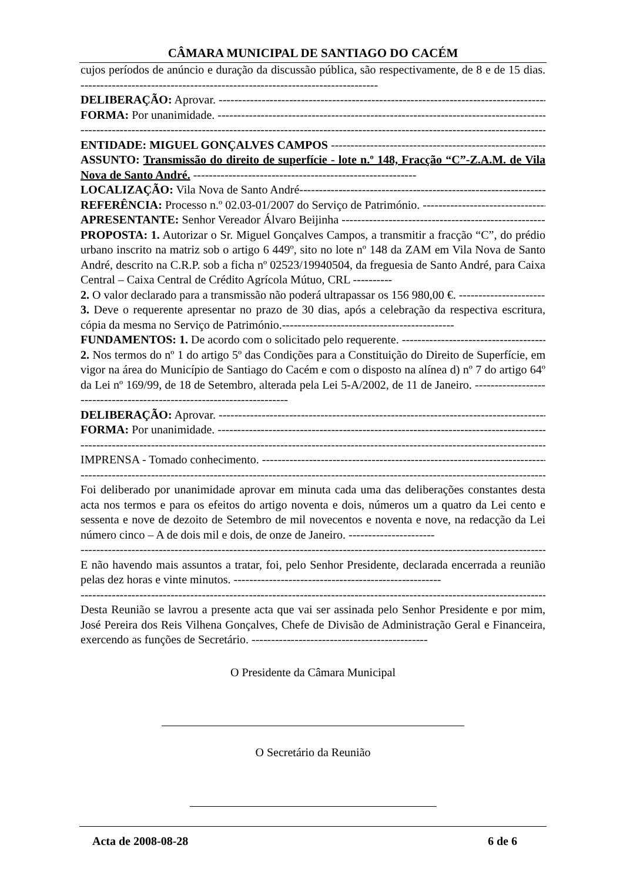CÂMARA MUNICIPAL DE SANTIAGO DO CACÉM
cujos períodos de anúncio e duração da discussão pública, são respectivamente, de 8 e de 15 dias. ----------------------------------------------------------------------------
DELIBERAÇÃO: Aprovar. -------------------------------------------------------------------------------------------
FORMA: Por unanimidade. -------------------------------------------------------------------------------------------
-------------------------------------------------------------------------------------------------------------------------
ENTIDADE: MIGUEL GONÇALVES CAMPOS ------------------------------------------------------------
ASSUNTO: Transmissão do direito de superfície - lote n.º 148, Fracção “C”-Z.A.M. de Vila Nova de Santo André. ---------------------------------------------------------
LOCALIZAÇÃO: Vila Nova de Santo André--------------------------------------------------------------------
REFERÊNCIA: Processo n.º 02.03-01/2007 do Serviço de Património. -----------------------------------
APRESENTANTE: Senhor Vereador Álvaro Beijinha ------------------------------------------------------
PROPOSTA: 1. Autorizar o Sr. Miguel Gonçalves Campos, a transmitir a fracção “C”, do prédio urbano inscrito na matriz sob o artigo 6 449º, sito no lote nº 148 da ZAM em Vila Nova de Santo André, descrito na C.R.P. sob a ficha nº 02523/19940504, da freguesia de Santo André, para Caixa Central – Caixa Central de Crédito Agrícola Mútuo, CRL ----------
2. O valor declarado para a transmissão não poderá ultrapassar os 156 980,00 €. -----------------------
3. Deve o requerente apresentar no prazo de 30 dias, após a celebração da respectiva escritura, cópia da mesma no Serviço de Património.--------------------------------------------
FUNDAMENTOS: 1. De acordo com o solicitado pelo requerente. -----------------------------------------
2. Nos termos do nº 1 do artigo 5º das Condições para a Constituição do Direito de Superfície, em vigor na área do Município de Santiago do Cacém e com o disposto na alínea d) nº 7 do artigo 64º da Lei nº 169/99, de 18 de Setembro, alterada pela Lei 5-A/2002, de 11 de Janeiro. -----------------------------------------------------------------------
DELIBERAÇÃO: Aprovar. -------------------------------------------------------------------------------------------
FORMA: Por unanimidade. -------------------------------------------------------------------------------------------
-------------------------------------------------------------------------------------------------------------------------
IMPRENSA - Tomado conhecimento. -------------------------------------------------------------------------------
-------------------------------------------------------------------------------------------------------------------------
Foi deliberado por unanimidade aprovar em minuta cada uma das deliberações constantes desta acta nos termos e para os efeitos do artigo noventa e dois, números um a quatro da Lei cento e sessenta e nove de dezoito de Setembro de mil novecentos e noventa e nove, na redacção da Lei número cinco – A de dois mil e dois, de onze de Janeiro. ----------------------
-------------------------------------------------------------------------------------------------------------------------
E não havendo mais assuntos a tratar, foi, pelo Senhor Presidente, declarada encerrada a reunião pelas dez horas e vinte minutos. -----------------------------------------------------
-------------------------------------------------------------------------------------------------------------------------
Desta Reunião se lavrou a presente acta que vai ser assinada pelo Senhor Presidente e por mim, José Pereira dos Reis Vilhena Gonçalves, Chefe de Divisão de Administração Geral e Financeira, exercendo as funções de Secretário. ---------------------------------------------
O Presidente da Câmara Municipal
O Secretário da Reunião
Acta de 2008-08-28 6 de 6